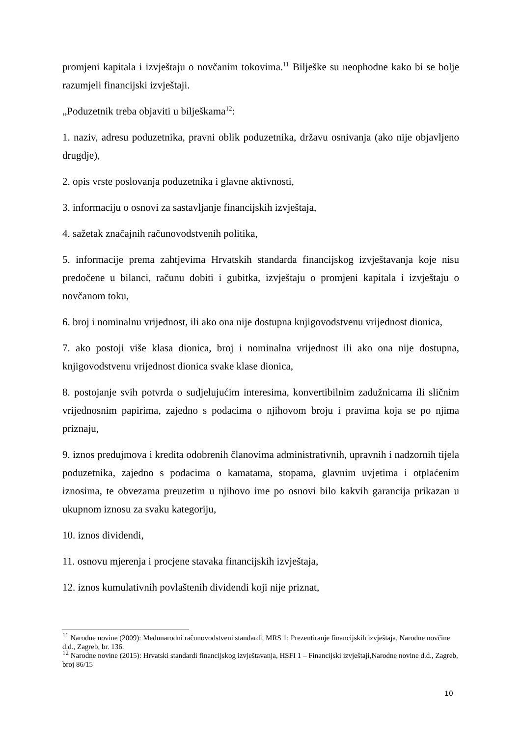promjeni kapitala i izvještaju o novčanim tokovima.<sup>11</sup> Bilješke su neophodne kako bi se bolje razumjeli financijski izvještaji.
„Poduzetnik treba objaviti u bilješkama<sup>12</sup>:
1. naziv, adresu poduzetnika, pravni oblik poduzetnika, državu osnivanja (ako nije objavljeno drugdje),
2. opis vrste poslovanja poduzetnika i glavne aktivnosti,
3. informaciju o osnovi za sastavljanje financijskih izvještaja,
4. sažetak značajnih računovodstvenih politika,
5. informacije prema zahtjevima Hrvatskih standarda financijskog izvještavanja koje nisu predočene u bilanci, računu dobiti i gubitka, izvještaju o promjeni kapitala i izvještaju o novčanom toku,
6. broj i nominalnu vrijednost, ili ako ona nije dostupna knjigovodstvenu vrijednost dionica,
7. ako postoji više klasa dionica, broj i nominalna vrijednost ili ako ona nije dostupna, knjigovodstvenu vrijednost dionica svake klase dionica,
8. postojanje svih potvrda o sudjelujućim interesima, konvertibilnim zadužnicama ili sličnim vrijednosnim papirima, zajedno s podacima o njihovom broju i pravima koja se po njima priznaju,
9. iznos predujmova i kredita odobrenih članovima administrativnih, upravnih i nadzornih tijela poduzetnika, zajedno s podacima o kamatama, stopama, glavnim uvjetima i otplaćenim iznosima, te obvezama preuzetim u njihovo ime po osnovi bilo kakvih garancija prikazan u ukupnom iznosu za svaku kategoriju,
10. iznos dividendi,
11. osnovu mjerenja i procjene stavaka financijskih izvještaja,
12. iznos kumulativnih povlaštenih dividendi koji nije priznat,
<sup>11</sup> Narodne novine (2009): Međunarodni računovodstveni standardi, MRS 1; Prezentiranje financijskih izvještaja, Narodne novčine d.d., Zagreb, br. 136.
<sup>12</sup> Narodne novine (2015): Hrvatski standardi financijskog izvještavanja, HSFI 1 – Financijski izvještaji,Narodne novine d.d., Zagreb, broj 86/15
10